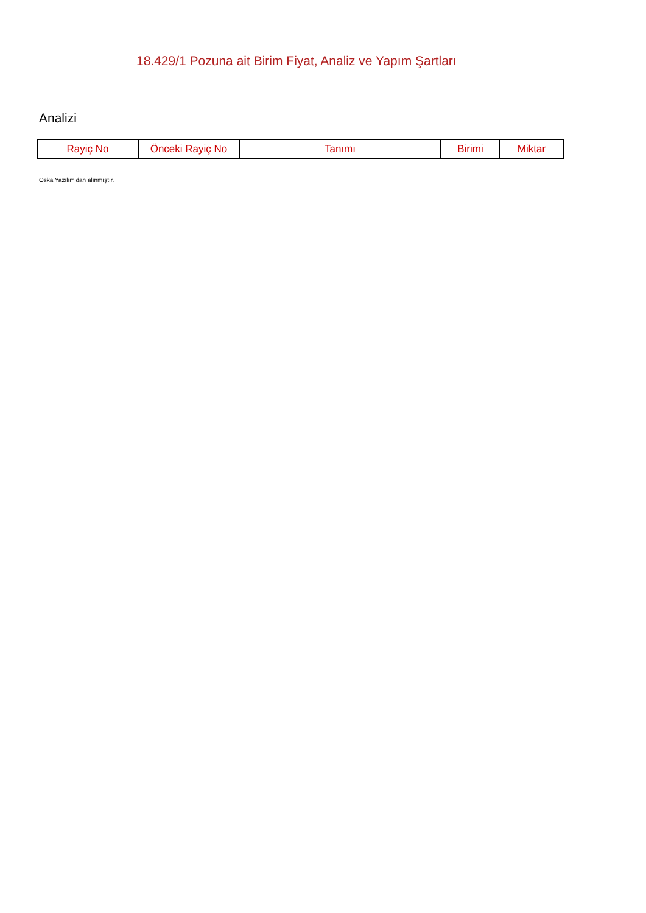18.429/1 Pozuna ait Birim Fiyat, Analiz ve Yapım Şartları
Analizi
| Rayiç No | Önceki Rayiç No | Tanımı | Birimi | Miktar |
| --- | --- | --- | --- | --- |
Oska Yazılım'dan alınmıştır.